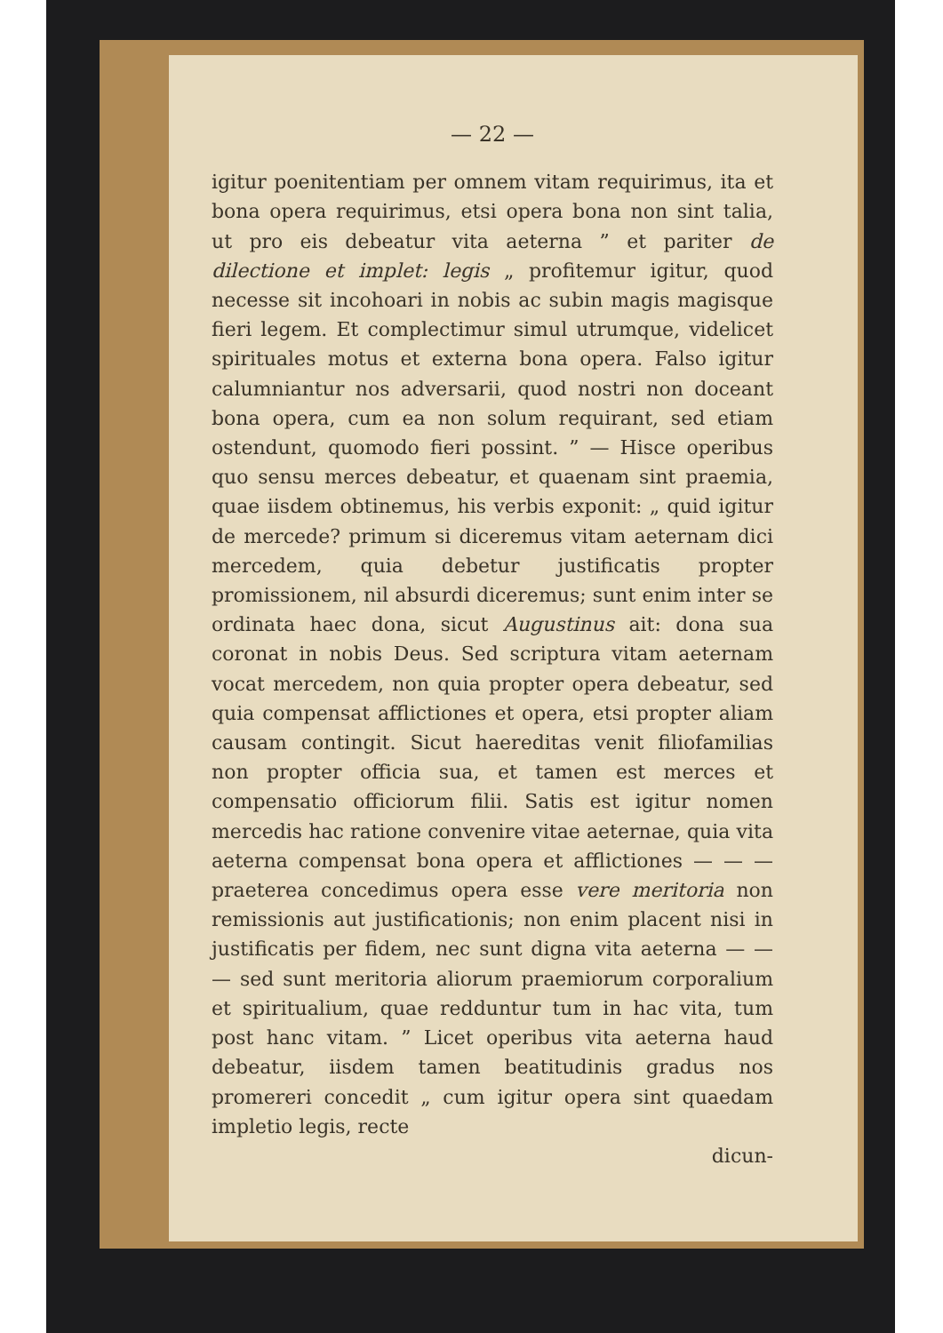— 22 —
igitur poenitentiam per omnem vitam requirimus, ita et bona opera requirimus, etsi opera bona non sint talia, ut pro eis debeatur vita aeterna ” et pariter de dilectione et implet: legis „ profitemur igitur, quod necesse sit incohoari in nobis ac subin magis magisque fieri legem. Et complectimur simul utrumque, videlicet spirituales motus et externa bona opera. Falso igitur calumniantur nos adversarii, quod nostri non doceant bona opera, cum ea non solum requirant, sed etiam ostendunt, quomodo fieri possint. ” — Hisce operibus quo sensu merces debeatur, et quaenam sint praemia, quae iisdem obtinemus, his verbis exponit: „ quid igitur de mercede? primum si diceremus vitam aeternam dici mercedem, quia debetur justificatis propter promissionem, nil absurdi diceremus; sunt enim inter se ordinata haec dona, sicut Augustinus ait: dona sua coronat in nobis Deus. Sed scriptura vitam aeternam vocat mercedem, non quia propter opera debeatur, sed quia compensat afflictiones et opera, etsi propter aliam causam contingit. Sicut haereditas venit filiofamilias non propter officia sua, et tamen est merces et compensatio officiorum filii. Satis est igitur nomen mercedis hac ratione convenire vitae aeternae, quia vita aeterna compensat bona opera et afflictiones — — — praeterea concedimus opera esse vere meritoria non remissionis aut justificationis; non enim placent nisi in justificatis per fidem, nec sunt digna vita aeterna — — — sed sunt meritoria aliorum praemiorum corporalium et spiritualium, quae redduntur tum in hac vita, tum post hanc vitam. ” Licet operibus vita aeterna haud debeatur, iisdem tamen beatitudinis gradus nos promereri concedit „ cum igitur opera sint quaedam impletio legis, recte
dicun-